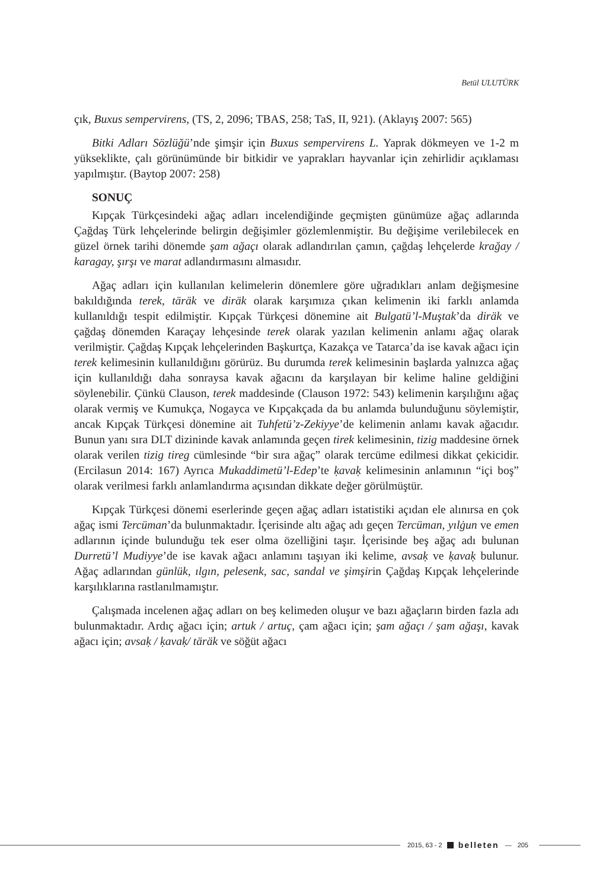Betül ULUTÜRK
çık, Buxus sempervirens, (TS, 2, 2096; TBAS, 258; TaS, II, 921). (Aklayış 2007: 565)
Bitki Adları Sözlüğü’nde şimşir için Buxus sempervirens L. Yaprak dökmeyen ve 1-2 m yükseklikte, çalı görünümünde bir bitkidir ve yaprakları hayvanlar için zehirlidir açıklaması yapılmıştır. (Baytop 2007: 258)
SONUÇ
Kıpçak Türkçesindeki ağaç adları incelendiğinde geçmişten günümüze ağaç adlarında Çağdaş Türk lehçelerinde belirgin değişimler gözlemlenmiştir. Bu değişime verilebilecek en güzel örnek tarihi dönemde şam ağaçı olarak adlandırılan çamın, çağdaş lehçelerde krağay / karagay, şırşı ve marat adlandırmasını almasıdır.
Ağaç adları için kullanılan kelimelerin dönemlere göre uğradıkları anlam değişmesine bakıldığında terek, täräk ve diräk olarak karşımıza çıkan kelimenin iki farklı anlamda kullanıldığı tespit edilmiştir. Kıpçak Türkçesi dönemine ait Bulgatü’l-Muştak’da diräk ve çağdaş dönemden Karaçay lehçesinde terek olarak yazılan kelimenin anlamı ağaç olarak verilmiştir. Çağdaş Kıpçak lehçelerinden Başkurtça, Kazakça ve Tatarca’da ise kavak ağacı için terek kelimesinin kullanıldığını görürüz. Bu durumda terek kelimesinin başlarda yalnızca ağaç için kullanıldığı daha sonraysa kavak ağacını da karşılayan bir kelime haline geldiğini söylenebilir. Çünkü Clauson, terek maddesinde (Clauson 1972: 543) kelimenin karşılığını ağaç olarak vermiş ve Kumukça, Nogayca ve Kıpçakçada da bu anlamda bulunduğunu söylemiştir, ancak Kıpçak Türkçesi dönemine ait Tuhfetü’z-Zekiyye’de kelimenin anlamı kavak ağacıdır. Bunun yanı sıra DLT dizininde kavak anlamında geçen tirek kelimesinin, tizig maddesine örnek olarak verilen tizig tireg cümlesinde “bir sıra ağaç” olarak tercüme edilmesi dikkat çekicidir. (Ercilasun 2014: 167) Ayrıca Mukaddimetü’l-Edep’te ḳavaḳ kelimesinin anlamının “içi boş” olarak verilmesi farklı anlamlandırma açısından dikkate değer görülmüştür.
Kıpçak Türkçesi dönemi eserlerinde geçen ağaç adları istatistiki açıdan ele alınırsa en çok ağaç ismi Tercüman’da bulunmaktadır. İçerisinde altı ağaç adı geçen Tercüman, yılġun ve emen adlarının içinde bulunduğu tek eser olma özelliğini taşır. İçerisinde beş ağaç adı bulunan Durretü’l Mudiyye’de ise kavak ağacı anlamını taşıyan iki kelime, avsaḳ ve ḳavaḳ bulunur. Ağaç adlarından günlük, ılgın, pelesenk, sac, sandal ve şimşirin Çağdaş Kıpçak lehçelerinde karşılıklarına rastlanılmamıştır.
Çalışmada incelenen ağaç adları on beş kelimeden oluşur ve bazı ağaçların birden fazla adı bulunmaktadır. Ardıç ağacı için; artuk / artuç, çam ağacı için; şam ağaçı / şam ağaşı, kavak ağacı için; avsaḳ / ḳavaḳ/ täräk ve söğüt ağacı
2015, 63 - 2 belleten — 205